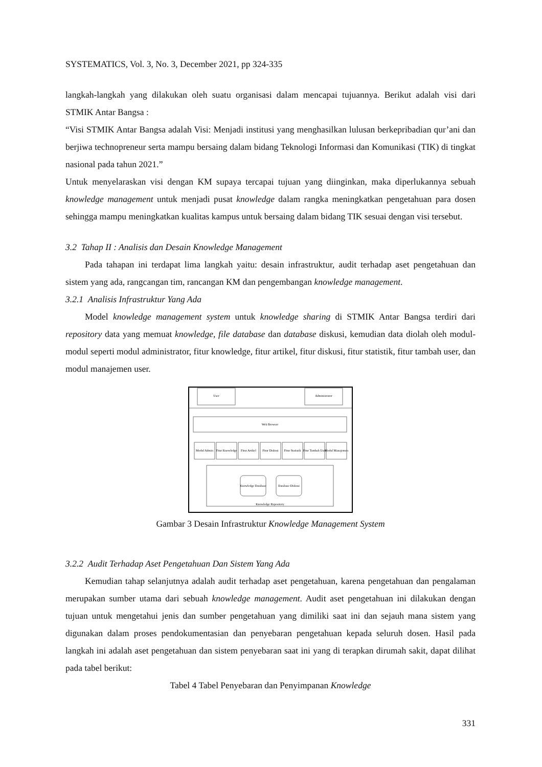SYSTEMATICS, Vol. 3, No. 3, December 2021, pp 324-335
langkah-langkah yang dilakukan oleh suatu organisasi dalam mencapai tujuannya. Berikut adalah visi dari STMIK Antar Bangsa :
“Visi STMIK Antar Bangsa adalah Visi: Menjadi institusi yang menghasilkan lulusan berkepribadian qur’ani dan berjiwa technopreneur serta mampu bersaing dalam bidang Teknologi Informasi dan Komunikasi (TIK) di tingkat nasional pada tahun 2021.”
Untuk menyelaraskan visi dengan KM supaya tercapai tujuan yang diinginkan, maka diperlukannya sebuah knowledge management untuk menjadi pusat knowledge dalam rangka meningkatkan pengetahuan para dosen sehingga mampu meningkatkan kualitas kampus untuk bersaing dalam bidang TIK sesuai dengan visi tersebut.
3.2 Tahap II : Analisis dan Desain Knowledge Management
Pada tahapan ini terdapat lima langkah yaitu: desain infrastruktur, audit terhadap aset pengetahuan dan sistem yang ada, rangcangan tim, rancangan KM dan pengembangan knowledge management.
3.2.1 Analisis Infrastruktur Yang Ada
Model knowledge management system untuk knowledge sharing di STMIK Antar Bangsa terdiri dari repository data yang memuat knowledge, file database dan database diskusi, kemudian data diolah oleh modul-modul seperti modul administrator, fitur knowledge, fitur artikel, fitur diskusi, fitur statistik, fitur tambah user, dan modul manajemen user.
User
Administrator
Web Browser
Modul Admin
Fitur Knowledge
Fitur Artikel
Fitur Diskusi
Fitur Statistik
Fitur Tambah User
Modul Manajemen
Knowledge Database
Database Diskusi
Knowledge Repository
Gambar 3 Desain Infrastruktur Knowledge Management System
3.2.2 Audit Terhadap Aset Pengetahuan Dan Sistem Yang Ada
Kemudian tahap selanjutnya adalah audit terhadap aset pengetahuan, karena pengetahuan dan pengalaman merupakan sumber utama dari sebuah knowledge management. Audit aset pengetahuan ini dilakukan dengan tujuan untuk mengetahui jenis dan sumber pengetahuan yang dimiliki saat ini dan sejauh mana sistem yang digunakan dalam proses pendokumentasian dan penyebaran pengetahuan kepada seluruh dosen. Hasil pada langkah ini adalah aset pengetahuan dan sistem penyebaran saat ini yang di terapkan dirumah sakit, dapat dilihat pada tabel berikut:
Tabel 4 Tabel Penyebaran dan Penyimpanan Knowledge
331